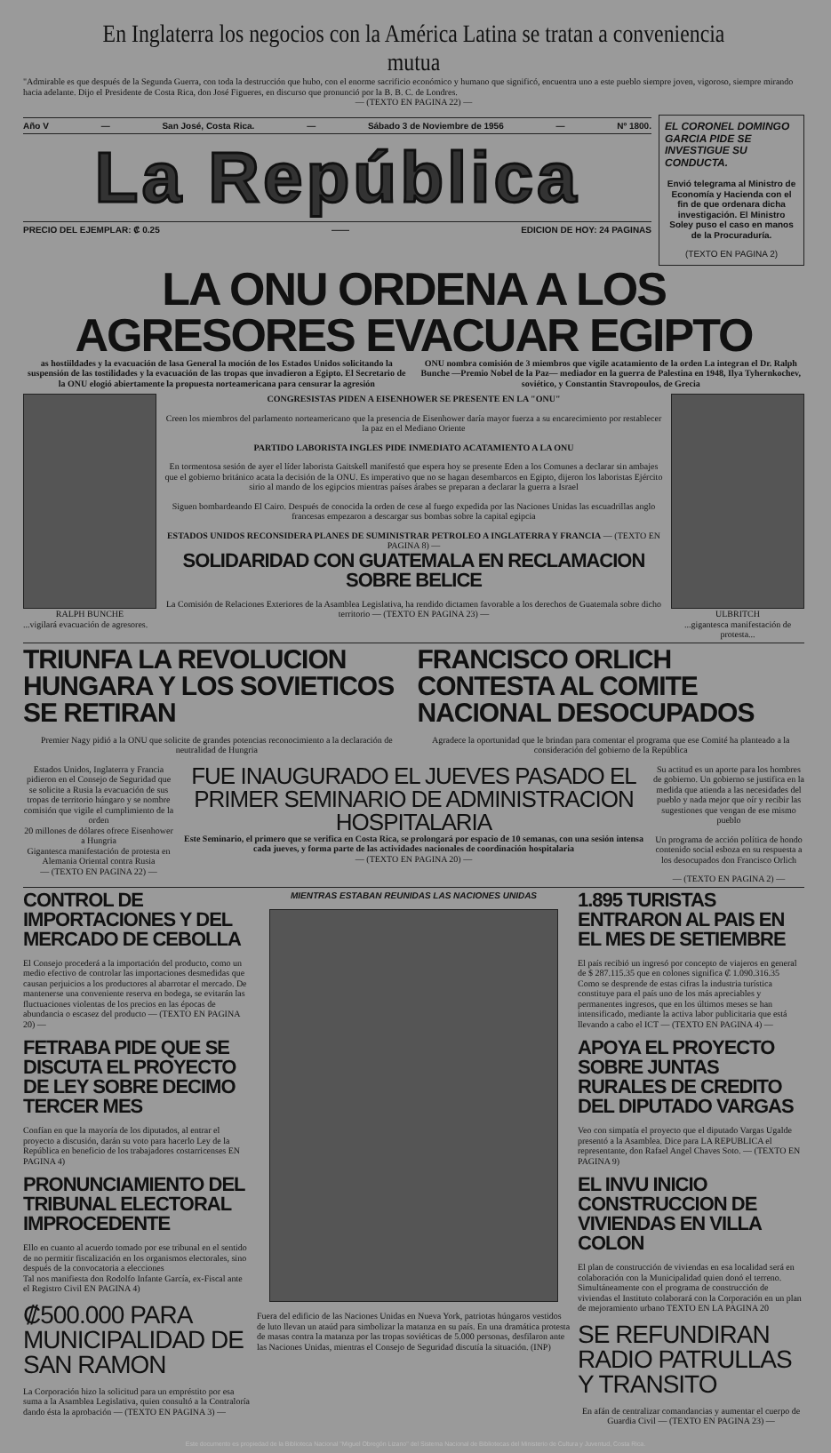En Inglaterra los negocios con la América Latina se tratan a conveniencia mutua
"Admirable es que después de la Segunda Guerra, con toda la destrucción que hubo, con el enorme sacrificio económico y humano que significó, encuentra uno a este pueblo siempre joven, vigoroso, siempre mirando hacia adelante. Dijo el Presidente de Costa Rica, don José Figueres, en discurso que pronunció por la B. B. C. de Londres.
— (TEXTO EN PAGINA 22) —
Año V — San José, Costa Rica. — Sábado 3 de Noviembre de 1956 — Nº 1800.
La República
PRECIO DEL EJEMPLAR: ₡ 0.25 —— EDICION DE HOY: 24 PAGINAS
EL CORONEL DOMINGO GARCIA PIDE SE INVESTIGUE SU CONDUCTA.
Envió telegrama al Ministro de Economía y Hacienda con el fin de que ordenara dicha investigación. El Ministro Soley puso el caso en manos de la Procuraduría.
(TEXTO EN PAGINA 2)
LA ONU ORDENA A LOS AGRESORES EVACUAR EGIPTO
as hostiildades y la evacuación de lasa General la moción de los Estados Unidos solicitando la suspensión de las tostilidades y la evacuación de las tropas que invadieron a Egipto. El Secretario de la ONU elogió abiertamente la propuesta norteamericana para censurar la agresión ONU nombra comisión de 3 miembros que vigile acatamiento de la orden La integran el Dr. Ralph Bunche —Premio Nobel de la Paz— mediador en la guerra de Palestina en 1948, Ilya Tyhernkochev, soviético, y Constantin Stavropoulos, de Grecia
RALPH BUNCHE
...vigilará evacuación de agresores.
CONGRESISTAS PIDEN A EISENHOWER SE PRESENTE EN LA "ONU"
Creen los miembros del parlamento norteamericano que la presencia de Eisenhower daría mayor fuerza a su encarecimiento por restablecer la paz en el Mediano Oriente
PARTIDO LABORISTA INGLES PIDE INMEDIATO ACATAMIENTO A LA ONU
En tormentosa sesión de ayer el líder laborista Gaitskell manifestó que espera hoy se presente Eden a los Comunes a declarar sin ambajes que el gobierno británico acata la decisión de la ONU. Es imperativo que no se hagan desembarcos en Egipto, dijeron los laboristas Ejército sirio al mando de los egipcios mientras países árabes se preparan a declarar la guerra a Israel
Siguen bombardeando El Cairo. Después de conocida la orden de cese al fuego expedida por las Naciones Unidas las escuadrillas anglo francesas empezaron a descargar sus bombas sobre la capital egipcia
ESTADOS UNIDOS RECONSIDERA PLANES DE SUMINISTRAR PETROLEO A INGLATERRA Y FRANCIA — (TEXTO EN PAGINA 8) —
SOLIDARIDAD CON GUATEMALA EN RECLAMACION SOBRE BELICE
La Comisión de Relaciones Exteriores de la Asamblea Legislativa, ha rendido dictamen favorable a los derechos de Guatemala sobre dicho territorio — (TEXTO EN PAGINA 23) —
ULBRITCH
...gigantesca manifestación de protesta...
TRIUNFA LA REVOLUCION HUNGARA Y LOS SOVIETICOS SE RETIRAN
Premier Nagy pidió a la ONU que solicite de grandes potencias reconocimiento a la declaración de neutralidad de Hungria
FRANCISCO ORLICH CONTESTA AL COMITE NACIONAL DESOCUPADOS
Agradece la oportunidad que le brindan para comentar el programa que ese Comité ha planteado a la consideración del gobierno de la República
Estados Unidos, Inglaterra y Francia pidieron en el Consejo de Seguridad que se solicite a Rusia la evacuación de sus tropas de territorio húngaro y se nombre comisión que vigile el cumplimiento de la orden
20 millones de dólares ofrece Eisenhower a Hungria
Gigantesca manifestación de protesta en Alemania Oriental contra Rusia
— (TEXTO EN PAGINA 22) —
FUE INAUGURADO EL JUEVES PASADO EL PRIMER SEMINARIO DE ADMINISTRACION HOSPITALARIA
Este Seminario, el primero que se verifica en Costa Rica, se prolongará por espacio de 10 semanas, con una sesión intensa cada jueves, y forma parte de las actividades nacionales de coordinación hospitalaria
— (TEXTO EN PAGINA 20) —
Su actitud es un aporte para los hombres de gobierno. Un gobierno se justifica en la medida que atienda a las necesidades del pueblo y nada mejor que oír y recibir las sugestiones que vengan de ese mismo pueblo
Un programa de acción política de hondo contenido social esboza en su respuesta a los desocupados don Francisco Orlich
— (TEXTO EN PAGINA 2) —
CONTROL DE IMPORTACIONES Y DEL MERCADO DE CEBOLLA
El Consejo procederá a la importación del producto, como un medio efectivo de controlar las importaciones desmedidas que causan perjuicios a los productores al abarrotar el mercado. De mantenerse una conveniente reserva en bodega, se evitarán las fluctuaciones violentas de los precios en las épocas de abundancia o escasez del producto — (TEXTO EN PAGINA 20) —
FETRABA PIDE QUE SE DISCUTA EL PROYECTO DE LEY SOBRE DECIMO TERCER MES
Confían en que la mayoría de los diputados, al entrar el proyecto a discusión, darán su voto para hacerlo Ley de la República en beneficio de los trabajadores costarricenses EN PAGINA 4)
PRONUNCIAMIENTO DEL TRIBUNAL ELECTORAL IMPROCEDENTE
Ello en cuanto al acuerdo tomado por ese tribunal en el sentido de no permitir fiscalización en los organismos electorales, sino después de la convocatoria a elecciones
Tal nos manifiesta don Rodolfo Infante García, ex-Fiscal ante el Registro Civil EN PAGINA 4)
₡500.000 PARA MUNICIPALIDAD DE SAN RAMON
La Corporación hizo la solicitud para un empréstito por esa suma a la Asamblea Legislativa, quien consultó a la Contraloría dando ésta la aprobación — (TEXTO EN PAGINA 3) —
MIENTRAS ESTABAN REUNIDAS LAS NACIONES UNIDAS
Fuera del edificio de las Naciones Unidas en Nueva York, patriotas húngaros vestidos de luto llevan un ataúd para simbolizar la matanza en su país. En una dramática protesta de masas contra la matanza por las tropas soviéticas de 5.000 personas, desfilaron ante las Naciones Unidas, mientras el Consejo de Seguridad discutía la situación. (INP)
1.895 TURISTAS ENTRARON AL PAIS EN EL MES DE SETIEMBRE
El país recibió un ingresó por concepto de viajeros en general de $ 287.115.35 que en colones significa ₡ 1.090.316.35
Como se desprende de estas cifras la industria turística constituye para el país uno de los más apreciables y permanentes ingresos, que en los últimos meses se han intensificado, mediante la activa labor publicitaria que está llevando a cabo el ICT — (TEXTO EN PAGINA 4) —
APOYA EL PROYECTO SOBRE JUNTAS RURALES DE CREDITO DEL DIPUTADO VARGAS
Veo con simpatía el proyecto que el diputado Vargas Ugalde presentó a la Asamblea. Dice para LA REPUBLICA el representante, don Rafael Angel Chaves Soto. — (TEXTO EN PAGINA 9)
EL INVU INICIO CONSTRUCCION DE VIVIENDAS EN VILLA COLON
El plan de construcción de viviendas en esa localidad será en colaboración con la Municipalidad quien donó el terreno. Simultáneamente con el programa de construcción de viviendas el Instituto colaborará con la Corporación en un plan de mejoramiento urbano TEXTO EN LA PAGINA 20
SE REFUNDIRAN RADIO PATRULLAS Y TRANSITO
En afán de centralizar comandancias y aumentar el cuerpo de Guardia Civil — (TEXTO EN PAGINA 23) —
Este documento es propiedad de la Biblioteca Nacional "Miguel Obregón Lizano" del Sistema Nacional de Bibliotecas del Ministerio de Cultura y Juventud, Costa Rica.